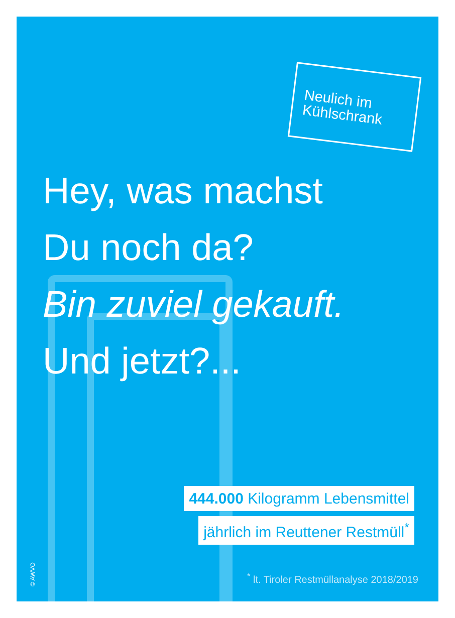Neulich im Kühlschrank
Hey, was machst
Du noch da?
Bin zuviel gekauft.
Und jetzt?...
444.000 Kilogramm Lebensmittel
jährlich im Reuttener Restmüll<sup>*</sup>
<sup>*</sup> lt. Tiroler Restmüllanalyse 2018/2019
© AWVO